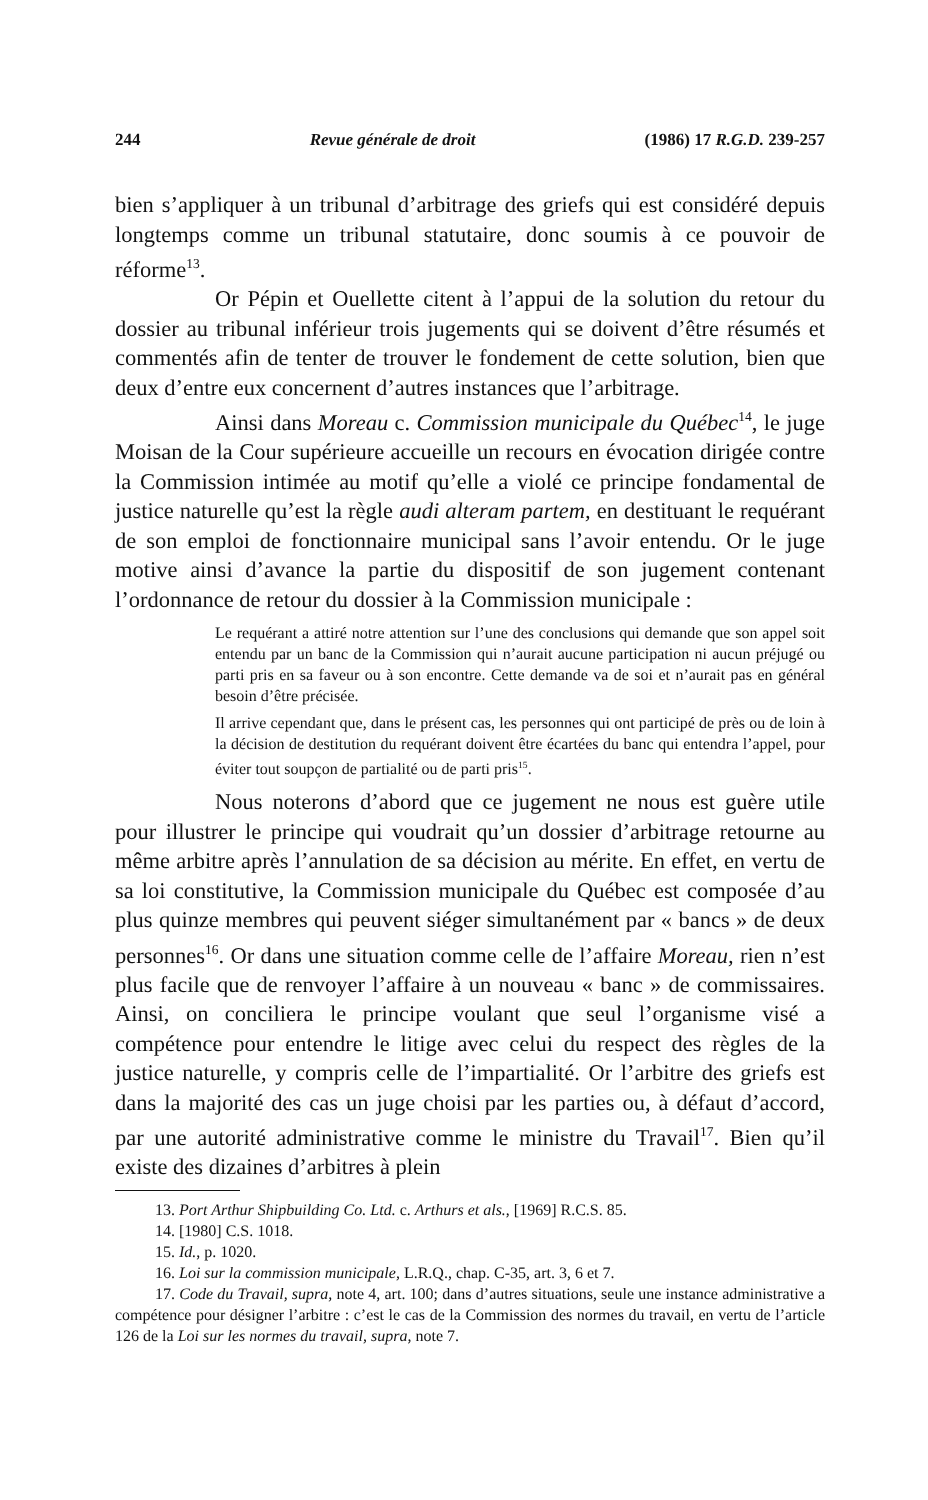244 Revue générale de droit (1986) 17 R.G.D. 239-257
bien s’appliquer à un tribunal d’arbitrage des griefs qui est considéré depuis longtemps comme un tribunal statutaire, donc soumis à ce pouvoir de réforme<sup>13</sup>.
Or Pépin et Ouellette citent à l’appui de la solution du retour du dossier au tribunal inférieur trois jugements qui se doivent d’être résumés et commentés afin de tenter de trouver le fondement de cette solution, bien que deux d’entre eux concernent d’autres instances que l’arbitrage.
Ainsi dans Moreau c. Commission municipale du Québec<sup>14</sup>, le juge Moisan de la Cour supérieure accueille un recours en évocation dirigée contre la Commission intimée au motif qu’elle a violé ce principe fondamental de justice naturelle qu’est la règle audi alteram partem, en destituant le requérant de son emploi de fonctionnaire municipal sans l’avoir entendu. Or le juge motive ainsi d’avance la partie du dispositif de son jugement contenant l’ordonnance de retour du dossier à la Commission municipale :
Le requérant a attiré notre attention sur l’une des conclusions qui demande que son appel soit entendu par un banc de la Commission qui n’aurait aucune participation ni aucun préjugé ou parti pris en sa faveur ou à son encontre. Cette demande va de soi et n’aurait pas en général besoin d’être précisée.
Il arrive cependant que, dans le présent cas, les personnes qui ont participé de près ou de loin à la décision de destitution du requérant doivent être écartées du banc qui entendra l’appel, pour éviter tout soupçon de partialité ou de parti pris<sup>15</sup>.
Nous noterons d’abord que ce jugement ne nous est guère utile pour illustrer le principe qui voudrait qu’un dossier d’arbitrage retourne au même arbitre après l’annulation de sa décision au mérite. En effet, en vertu de sa loi constitutive, la Commission municipale du Québec est composée d’au plus quinze membres qui peuvent siéger simultanément par « bancs » de deux personnes<sup>16</sup>. Or dans une situation comme celle de l’affaire Moreau, rien n’est plus facile que de renvoyer l’affaire à un nouveau « banc » de commissaires. Ainsi, on conciliera le principe voulant que seul l’organisme visé a compétence pour entendre le litige avec celui du respect des règles de la justice naturelle, y compris celle de l’impartialité. Or l’arbitre des griefs est dans la majorité des cas un juge choisi par les parties ou, à défaut d’accord, par une autorité administrative comme le ministre du Travail<sup>17</sup>. Bien qu’il existe des dizaines d’arbitres à plein
13. Port Arthur Shipbuilding Co. Ltd. c. Arthurs et als., [1969] R.C.S. 85.
14. [1980] C.S. 1018.
15. Id., p. 1020.
16. Loi sur la commission municipale, L.R.Q., chap. C-35, art. 3, 6 et 7.
17. Code du Travail, supra, note 4, art. 100; dans d’autres situations, seule une instance administrative a compétence pour désigner l’arbitre : c’est le cas de la Commission des normes du travail, en vertu de l’article 126 de la Loi sur les normes du travail, supra, note 7.